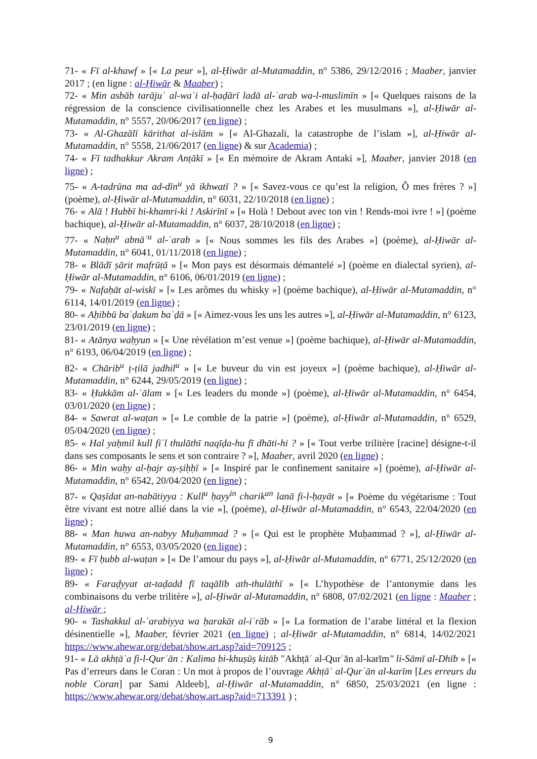71- « Fī al-khawf » [« La peur »], al-Ḥiwār al-Mutamaddin, n° 5386, 29/12/2016 ; Maaber, janvier 2017 ; (en ligne : al-Ḥiwār & Maaber) ;
72- « Min asbāb tarājuʿ al-waʿi al-ḥaḍārī ladā al-ʿarab wa-l-muslimīn » [« Quelques raisons de la régression de la conscience civilisationnelle chez les Arabes et les musulmans »], al-Ḥiwār al-Mutamaddin, n° 5557, 20/06/2017 (en ligne) ;
73- « Al-Ghazālī kārithat al-islām » [« Al-Ghazali, la catastrophe de l’islam »], al-Ḥiwār al-Mutamaddin, n° 5558, 21/06/2017 (en ligne) & sur Academia) ;
74- « Fī tadhakkur Akram Anṭākī » [« En mémoire de Akram Antaki »], Maaber, janvier 2018 (en ligne) ;
75- « A-tadrūna ma ad-dīn<sup>u</sup> yā ikhwatī ? » [« Savez-vous ce qu’est la religion, Ô mes frères ? »] (poème), al-Ḥiwār al-Mutamaddin, n° 6031, 22/10/2018 (en ligne) ;
76- « Alā ! Hubbī bi-khamri-ki ! Askirīnī » [« Holà ! Debout avec ton vin ! Rends-moi ivre ! »] (poème bachique), al-Ḥiwār al-Mutamaddin, n° 6037, 28/10/2018 (en ligne) ;
77- « Naḥn<sup>u</sup> abnāʾ<sup>u</sup> al-ʿarab » [« Nous sommes les fils des Arabes »] (poème), al-Ḥiwār al-Mutamaddin, n° 6041, 01/11/2018 (en ligne) ;
78- « Blādī ṣārit mafrūṭā » [« Mon pays est désormais démantelé »] (poème en dialectal syrien), al-Ḥiwār al-Mutamaddin, n° 6106, 06/01/2019 (en ligne) ;
79- « Nafaḥāt al-wiskī » [« Les arômes du whisky »] (poème bachique), al-Ḥiwār al-Mutamaddin, n° 6114, 14/01/2019 (en ligne) ;
80- « Aḥibbū baʿḍakum baʿḍā » [« Aimez-vous les uns les autres »], al-Ḥiwār al-Mutamaddin, n° 6123, 23/01/2019 (en ligne) ;
81- « Atānya waḥyun » [« Une révélation m’est venue »] (poème bachique), al-Ḥiwār al-Mutamaddin, n° 6193, 06/04/2019 (en ligne) ;
82- « Chārib<sup>u</sup> ṭ-ṭilā jadhil<sup>u</sup> » [« Le buveur du vin est joyeux »] (poème bachique), al-Ḥiwār al-Mutamaddin, n° 6244, 29/05/2019 (en ligne) ;
83- « Ḥukkām al-ʿālam » [« Les leaders du monde »] (poème), al-Ḥiwār al-Mutamaddin, n° 6454, 03/01/2020 (en ligne) ;
84- « Sawrat al-waṭan » [« Le comble de la patrie »] (poème), al-Ḥiwār al-Mutamaddin, n° 6529, 05/04/2020 (en ligne) ;
85- « Hal yaḥmil kull fiʿl thulāthī naqīḍa-hu fī dhāti-hi ? » [« Tout verbe trilitère [racine] désigne-t-il dans ses composants le sens et son contraire ? »], Maaber, avril 2020 (en ligne) ;
86- « Min waḥy al-ḥajr aṣ-ṣiḥḥī » [« Inspiré par le confinement sanitaire »] (poème), al-Ḥiwār al-Mutamaddin, n° 6542, 20/04/2020 (en ligne) ;
87- « Qaṣīdat an-nabātiyya : Kull<sup>u</sup> ḥayy<sup>in</sup> charik<sup>un</sup> lanā fi-l-ḥayāt » [« Poème du végétarisme : Tout être vivant est notre allié dans la vie »], (poème), al-Ḥiwār al-Mutamaddin, n° 6543, 22/04/2020 (en ligne) ;
88- « Man huwa an-nabyy Muḥammad ? » [« Qui est le prophète Muḥammad ? »], al-Ḥiwār al-Mutamaddin, n° 6553, 03/05/2020 (en ligne) ;
89- « Fī ḥubb al-waṭan » [« De l’amour du pays »], al-Ḥiwār al-Mutamaddin, n° 6771, 25/12/2020 (en ligne) ;
89- « Faraḍyyat at-taḍadd fī taqālīb ath-thulāthī » [« L’hypothèse de l’antonymie dans les combinaisons du verbe trilitère »], al-Ḥiwār al-Mutamaddin, n° 6808, 07/02/2021 (en ligne : Maaber ; al-Ḥiwār ;
90- « Tashakkul al-ʿarabiyya wa ḥarakāt al-iʿrāb » [« La formation de l’arabe littéral et la flexion désinentielle »], Maaber, février 2021 (en ligne) ; al-Ḥiwār al-Mutamaddin, n° 6814, 14/02/2021 https://www.ahewar.org/debat/show.art.asp?aid=709125 ;
91- « Lā akhṭāʾa fi-l-Qurʾān : Kalima bi-khuṣūṣ kitāb "Akhṭāʾ al-Qurʾān al-karīm" li-Sāmī al-Dhīb » [« Pas d’erreurs dans le Coran : Un mot à propos de l’ouvrage Akhṭāʾ al-Qurʾān al-karīm [Les erreurs du noble Coran] par Sami Aldeeb], al-Ḥiwār al-Mutamaddin, n° 6850, 25/03/2021 (en ligne : https://www.ahewar.org/debat/show.art.asp?aid=713391 ) ;
9